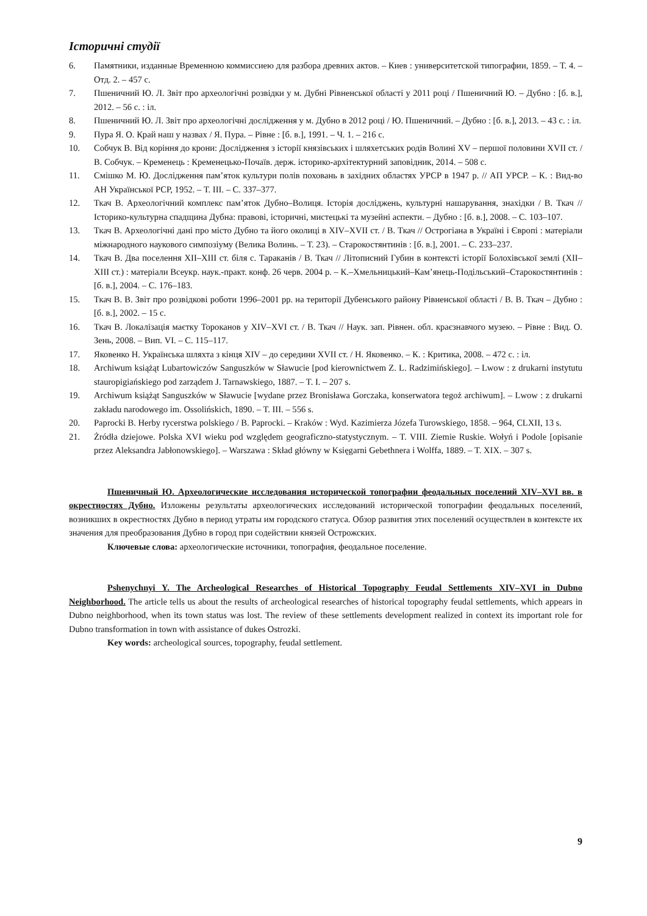Історичні студії
6. Памятники, изданные Временною коммиссиею для разбора древних актов. – Киев : университетской типографии, 1859. – Т. 4. – Отд. 2. – 457 с.
7. Пшеничний Ю. Л. Звіт про археологічні розвідки у м. Дубні Рівненської області у 2011 році / Пшеничний Ю. – Дубно : [б. в.], 2012. – 56 с. : іл.
8. Пшеничний Ю. Л. Звіт про археологічні дослідження у м. Дубно в 2012 році / Ю. Пшеничний. – Дубно : [б. в.], 2013. – 43 с. : іл.
9. Пура Я. О. Край наш у назвах / Я. Пура. – Рівне : [б. в.], 1991. – Ч. 1. – 216 с.
10. Собчук В. Від коріння до крони: Дослідження з історії князівських і шляхетських родів Волині XV – першої половини XVII ст. / В. Собчук. – Кременець : Кременецько-Почаїв. держ. історико-архітектурний заповідник, 2014. – 508 с.
11. Смішко М. Ю. Дослідження пам’яток культури полів поховань в західних областях УРСР в 1947 р. // АП УРСР. – К. : Вид-во АН Української РСР, 1952. – Т. ІІІ. – С. 337–377.
12. Ткач В. Археологічний комплекс пам’яток Дубно–Волиця. Історія досліджень, культурні нашарування, знахідки / В. Ткач // Історико-культурна спадщина Дубна: правові, історичні, мистецькі та музейні аспекти. – Дубно : [б. в.], 2008. – С. 103–107.
13. Ткач В. Археологічні дані про місто Дубно та його околиці в XIV–XVII ст. / В. Ткач // Острогіана в Україні і Європі : матеріали міжнародного наукового симпозіуму (Велика Волинь. – Т. 23). – Старокостянтинів : [б. в.], 2001. – С. 233–237.
14. Ткач В. Два поселення XII–XIII ст. біля с. Тараканів / В. Ткач // Літописний Губин в контексті історії Болохівської землі (XII–XIII ст.) : матеріали Всеукр. наук.-практ. конф. 26 черв. 2004 р. – К.–Хмельницький–Кам’янець-Подільський–Старокостянтинів : [б. в.], 2004. – С. 176–183.
15. Ткач В. В. Звіт про розвідкові роботи 1996–2001 рр. на території Дубенського району Рівненської області / В. В. Ткач – Дубно : [б. в.], 2002. – 15 с.
16. Ткач В. Локалізація маєтку Тороканов у XIV–XVI ст. / В. Ткач // Наук. зап. Рівнен. обл. краєзнавчого музею. – Рівне : Вид. О. Зень, 2008. – Вип. VI. – С. 115–117.
17. Яковенко Н. Українська шляхта з кінця XIV – до середини XVII ст. / Н. Яковенко. – К. : Критика, 2008. – 472 с. : іл.
18. Archiwum książąt Lubartowiczów Sanguszków w Sławucie [pod kierownictwem Z. L. Radzimińskiego]. – Lwow : z drukarni instytutu stauropigiańskiego pod zarządem J. Tarnawskiego, 1887. – T. I. – 207 s.
19. Archiwum książąt Sanguszków w Sławucie [wydane przez Bronisława Gorczaka, konserwatora tegoż archiwum]. – Lwow : z drukarni zakładu narodowego im. Ossolińskich, 1890. – T. III. – 556 s.
20. Paprocki B. Herby rycerstwa polskiego / B. Paprocki. – Kraków : Wyd. Kazimierza Józefa Turowskiego, 1858. – 964, CLXII, 13 s.
21. Żródła dziejowe. Polska XVI wieku pod względem geograficzno-statystycznym. – T. VIII. Ziemie Ruskie. Wołyń i Podole [opisanie przez Aleksandra Jabłonowskiego]. – Warszawa : Skład główny w Księgarni Gebethnera i Wolffa, 1889. – T. XIX. – 307 s.
Пшеничный Ю. Археологические исследования исторической топографии феодальных поселений XIV–XVI вв. в окрестностях Дубно. Изложены результаты археологических исследований исторической топографии феодальных поселений, возникших в окрестностях Дубно в период утраты им городского статуса. Обзор развития этих поселений осуществлен в контексте их значения для преобразования Дубно в город при содействии князей Острожских.
Ключевые слова: археологические источники, топография, феодальное поселение.
Pshenychnyi Y. The Archeological Researches of Historical Topography Feudal Settlements XIV–XVI in Dubno Neighborhood. The article tells us about the results of archeological researches of historical topography feudal settlements, which appears in Dubno neighborhood, when its town status was lost. The review of these settlements development realized in context its important role for Dubno transformation in town with assistance of dukes Ostrozki.
Key words: archeological sources, topography, feudal settlement.
9